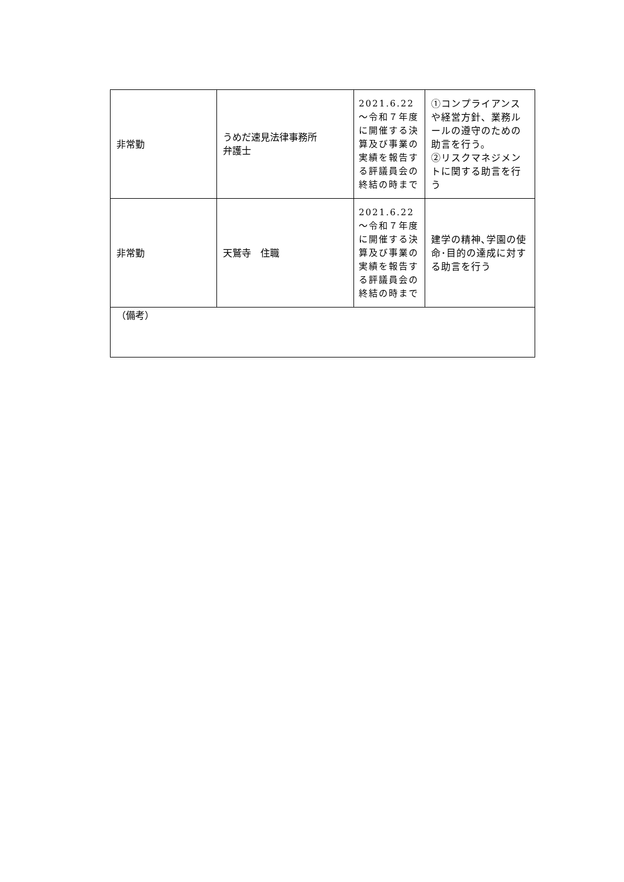| 非常勤 | うめだ速見法律事務所 弁護士 | 2021.6.22～令和７年度に開催する決算及び事業の実績を報告する評議員会の終結の時まで | ①コンプライアンスや経営方針、業務ルールの遵守のための助言を行う。 ②リスクマネジメントに関する助言を行う |
| 非常勤 | 天鷲寺 住職 | 2021.6.22～令和７年度に開催する決算及び事業の実績を報告する評議員会の終結の時まで | 建学の精神､学園の使命･目的の達成に対する助言を行う |
| （備考） | | | |